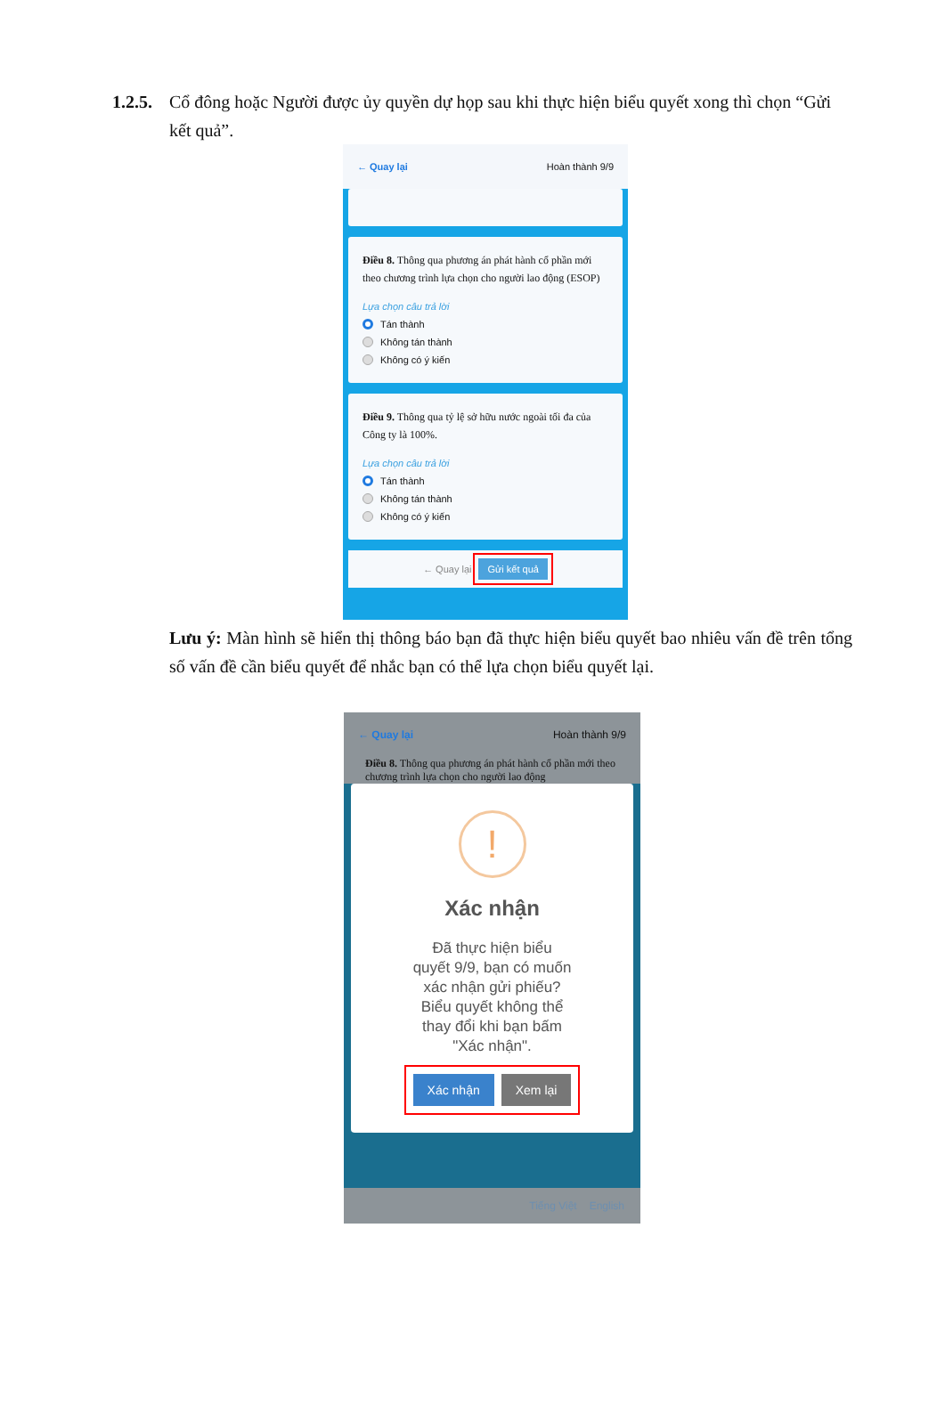1.2.5. Cổ đông hoặc Người được ủy quyền dự họp sau khi thực hiện biểu quyết xong thì chọn “Gửi kết quả”.
← Quay lại Hoàn thành 9/9
Điều 8. Thông qua phương án phát hành cổ phần mới theo chương trình lựa chọn cho người lao động (ESOP)
Lựa chọn câu trả lời
Tán thành
Không tán thành
Không có ý kiến
Điều 9. Thông qua tỷ lệ sở hữu nước ngoài tối đa của Công ty là 100%.
Lựa chọn câu trả lời
Tán thành
Không tán thành
Không có ý kiến
← Quay lại Gửi kết quả
Lưu ý: Màn hình sẽ hiển thị thông báo bạn đã thực hiện biểu quyết bao nhiêu vấn đề trên tổng số vấn đề cần biểu quyết để nhắc bạn có thể lựa chọn biểu quyết lại.
← Quay lại Hoàn thành 9/9
Điều 8. Thông qua phương án phát hành cổ phần mới theo chương trình lựa chọn cho người lao động
!
Xác nhận
Đã thực hiện biểu quyết 9/9, bạn có muốn xác nhận gửi phiếu? Biểu quyết không thể thay đổi khi bạn bấm "Xác nhận".
Xác nhận Xem lại
Tiếng Việt English